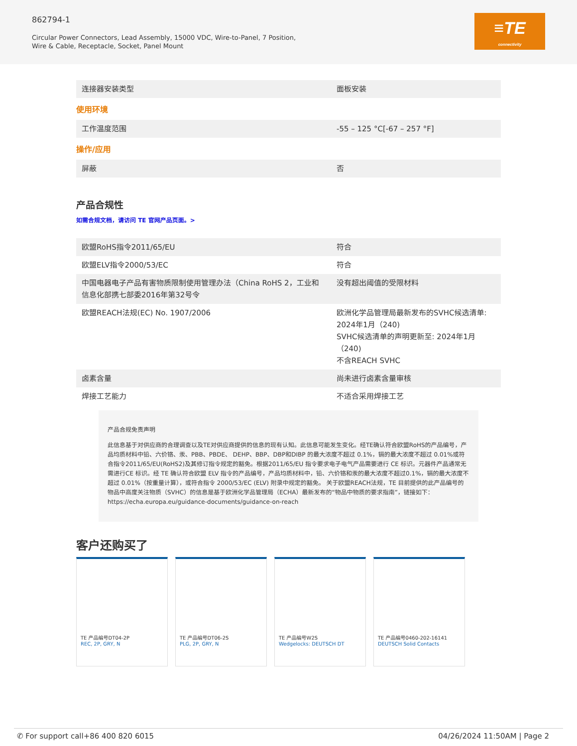862794-1
Circular Power Connectors, Lead Assembly, 15000 VDC, Wire-to-Panel, 7 Position,
Wire & Cable, Receptacle, Socket, Panel Mount
≡TE
connectivity
| 连接器安装类型 | 面板安装 |
使用环境
| 工作温度范围 | -55 – 125 °C[-67 – 257 °F] |
操作/应用
| 屏蔽 | 否 |
产品合规性
如需合规文档，请访问 TE 官网产品页面。>
| 欧盟RoHS指令2011/65/EU | 符合 |
| 欧盟ELV指令2000/53/EC | 符合 |
| 中国电器电子产品有害物质限制使用管理办法（China RoHS 2，工业和信息化部携七部委2016年第32号令 | 没有超出阈值的受限材料 |
| 欧盟REACH法规(EC) No. 1907/2006 | 欧洲化学品管理局最新发布的SVHC候选清单: 2024年1月（240) SVHC候选清单的声明更新至: 2024年1月（240) 不含REACH SVHC |
| 卤素含量 | 尚未进行卤素含量审核 |
| 焊接工艺能力 | 不适合采用焊接工艺 |
产品合规免责声明
此信息基于对供应商的合理调查以及TE对供应商提供的信息的现有认知。此信息可能发生变化。经TE确认符合欧盟RoHS的产品编号，产品均质材料中铅、六价铬、汞、PBB、PBDE、 DEHP、BBP、DBP和DIBP 的最大浓度不超过 0.1%，镉的最大浓度不超过 0.01%或符合指令2011/65/EU(RoHS2)及其修订指令规定的豁免。根据2011/65/EU 指令要求电子电气产品需要进行 CE 标识。元器件产品通常无需进行CE 标识。经 TE 确认符合欧盟 ELV 指令的产品编号，产品均质材料中，铅、六价铬和汞的最大浓度不超过0.1%，镉的最大浓度不超过 0.01%（按重量计算），或符合指令 2000/53/EC (ELV) 附录中规定的豁免。 关于欧盟REACH法规，TE 目前提供的此产品编号的物品中高度关注物质（SVHC）的信息是基于欧洲化学品管理局（ECHA）最新发布的“物品中物质的要求指南”，链接如下：https://echa.europa.eu/guidance-documents/guidance-on-reach
客户还购买了
TE 产品编号DT04-2P
REC, 2P, GRY, N
TE 产品编号DT06-2S
PLG, 2P, GRY, N
TE 产品编号W2S
Wedgelocks: DEUTSCH DT
TE 产品编号0460-202-16141
DEUTSCH Solid Contacts
✆ For support call+86 400 820 6015 04/26/2024 11:50AM | Page 2